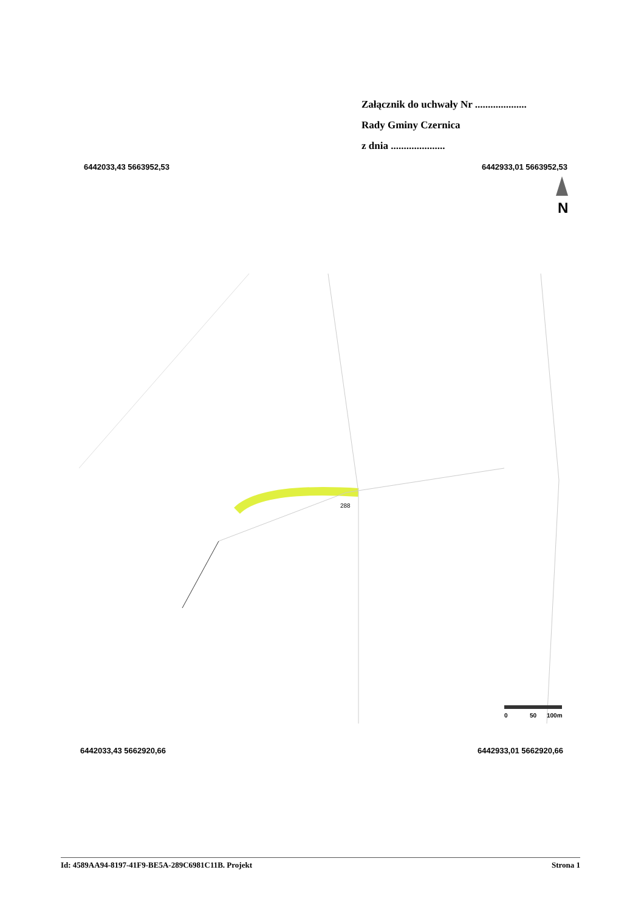Załącznik do uchwały Nr ....................
Rady Gminy Czernica
z dnia .....................
6442033,43 5663952,53 6442933,01 5663952,53
N
288
0
50
100m
6442033,43 5662920,66 6442933,01 5662920,66
Id: 4589AA94-8197-41F9-BE5A-289C6981C11B. Projekt Strona 1